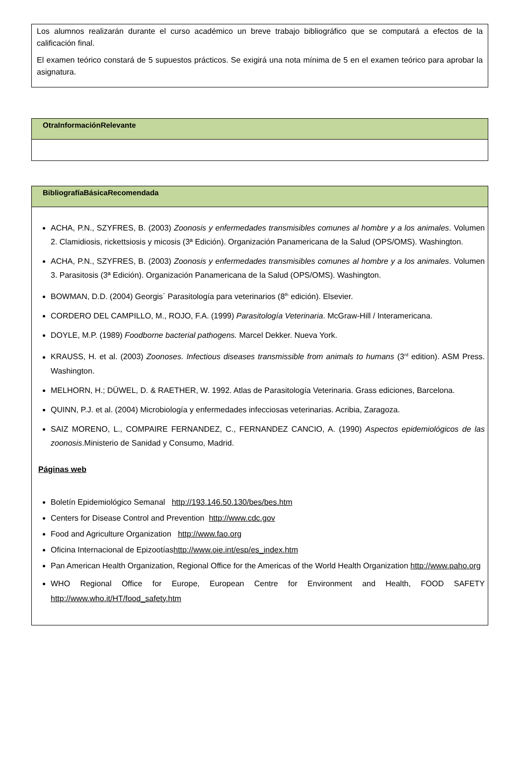Los alumnos realizarán durante el curso académico un breve trabajo bibliográfico que se computará a efectos de la calificación final.
El examen teórico constará de 5 supuestos prácticos. Se exigirá una nota mínima de 5 en el examen teórico para aprobar la asignatura.
OtraInformaciónRelevante
BibliografíaBásicaRecomendada
ACHA, P.N., SZYFRES, B. (2003) Zoonosis y enfermedades transmisibles comunes al hombre y a los animales. Volumen 2. Clamidiosis, rickettsiosis y micosis (3ª Edición). Organización Panamericana de la Salud (OPS/OMS). Washington.
ACHA, P.N., SZYFRES, B. (2003) Zoonosis y enfermedades transmisibles comunes al hombre y a los animales. Volumen 3. Parasitosis (3ª Edición). Organización Panamericana de la Salud (OPS/OMS). Washington.
BOWMAN, D.D. (2004) Georgis´ Parasitología para veterinarios (8<sup>th</sup> edición). Elsevier.
CORDERO DEL CAMPILLO, M., ROJO, F.A. (1999) Parasitología Veterinaria. McGraw-Hill / Interamericana.
DOYLE, M.P. (1989) Foodborne bacterial pathogens. Marcel Dekker. Nueva York.
KRAUSS, H. et al. (2003) Zoonoses. Infectious diseases transmissible from animals to humans (3<sup>rd</sup> edition). ASM Press. Washington.
MELHORN, H.; DÜWEL, D. & RAETHER, W. 1992. Atlas de Parasitología Veterinaria. Grass ediciones, Barcelona.
QUINN, P.J. et al. (2004) Microbiología y enfermedades infecciosas veterinarias. Acribia, Zaragoza.
SAIZ MORENO, L., COMPAIRE FERNANDEZ, C., FERNANDEZ CANCIO, A. (1990) Aspectos epidemiológicos de las zoonosis.Ministerio de Sanidad y Consumo, Madrid.
Páginas web
Boletín Epidemiológico Semanal http://193.146.50.130/bes/bes.htm
Centers for Disease Control and Prevention http://www.cdc.gov
Food and Agriculture Organization http://www.fao.org
Oficina Internacional de Epizootíashttp://www.oie.int/esp/es_index.htm
Pan American Health Organization, Regional Office for the Americas of the World Health Organization http://www.paho.org
WHO Regional Office for Europe, European Centre for Environment and Health, FOOD SAFETY http://www.who.it/HT/food_safety.htm